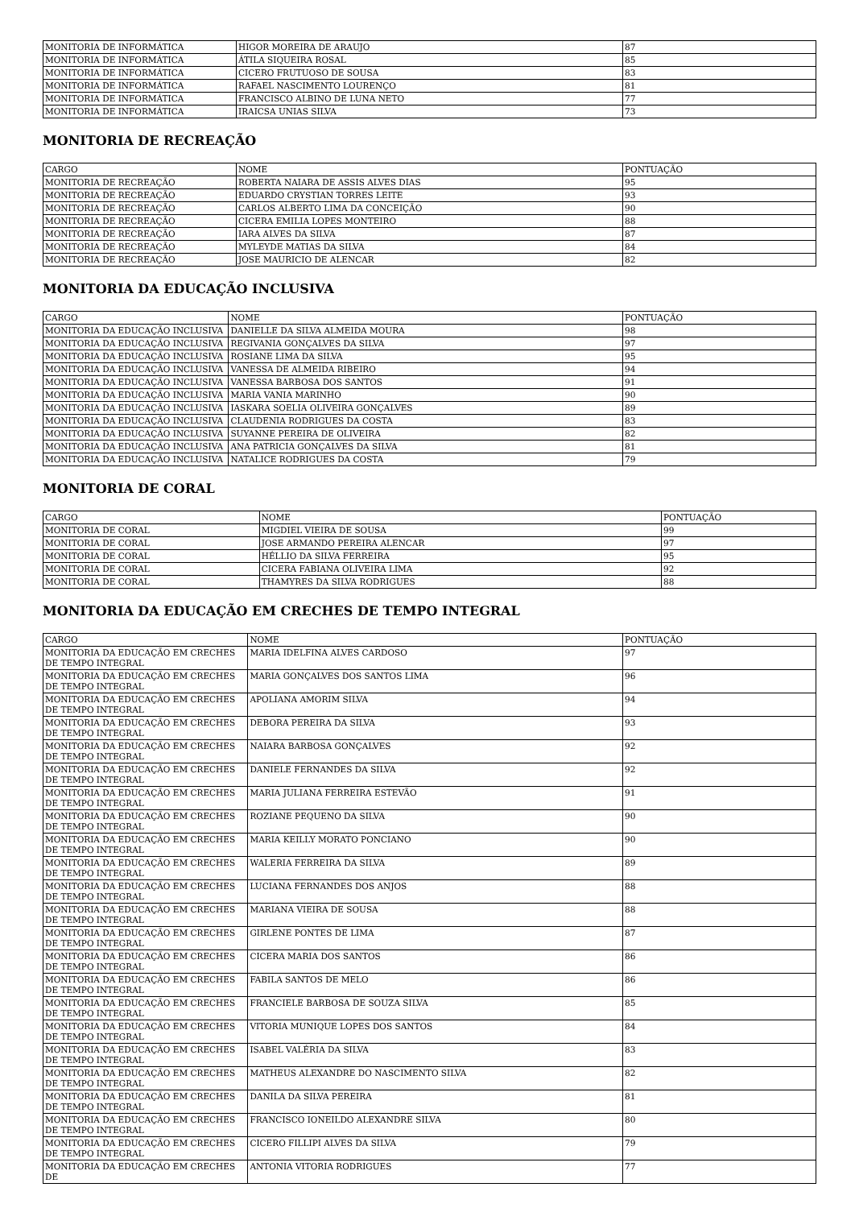| MONITORIA DE INFORMÁTICA | HIGOR MOREIRA DE ARAUJO | 87 |
| MONITORIA DE INFORMÁTICA | ÁTILA SIQUEIRA ROSAL | 85 |
| MONITORIA DE INFORMÁTICA | CICERO FRUTUOSO DE SOUSA | 83 |
| MONITORIA DE INFORMÁTICA | RAFAEL NASCIMENTO LOURENÇO | 81 |
| MONITORIA DE INFORMÁTICA | FRANCISCO ALBINO DE LUNA NETO | 77 |
| MONITORIA DE INFORMÁTICA | IRAICSA UNIAS SILVA | 73 |
MONITORIA DE RECREAÇÃO
| CARGO | NOME | PONTUAÇÃO |
| --- | --- | --- |
| MONITORIA DE RECREAÇÃO | ROBERTA NAIARA DE ASSIS ALVES DIAS | 95 |
| MONITORIA DE RECREAÇÃO | EDUARDO CRYSTIAN TORRES LEITE | 93 |
| MONITORIA DE RECREAÇÃO | CARLOS ALBERTO LIMA DA CONCEIÇÃO | 90 |
| MONITORIA DE RECREAÇÃO | CICERA EMILIA LOPES MONTEIRO | 88 |
| MONITORIA DE RECREAÇÃO | IARA ALVES DA SILVA | 87 |
| MONITORIA DE RECREAÇÃO | MYLEYDE MATIAS DA SILVA | 84 |
| MONITORIA DE RECREAÇÃO | JOSE MAURICIO DE ALENCAR | 82 |
MONITORIA DA EDUCAÇÃO INCLUSIVA
| CARGO | NOME | PONTUAÇÃO |
| --- | --- | --- |
| MONITORIA DA EDUCAÇÃO INCLUSIVA | DANIELLE DA SILVA ALMEIDA MOURA | 98 |
| MONITORIA DA EDUCAÇÃO INCLUSIVA | REGIVANIA GONÇALVES DA SILVA | 97 |
| MONITORIA DA EDUCAÇÃO INCLUSIVA | ROSIANE LIMA DA SILVA | 95 |
| MONITORIA DA EDUCAÇÃO INCLUSIVA | VANESSA DE ALMEIDA RIBEIRO | 94 |
| MONITORIA DA EDUCAÇÃO INCLUSIVA | VANESSA BARBOSA DOS SANTOS | 91 |
| MONITORIA DA EDUCAÇÃO INCLUSIVA | MARIA VANIA MARINHO | 90 |
| MONITORIA DA EDUCAÇÃO INCLUSIVA | IASKARA SOELIA OLIVEIRA GONÇALVES | 89 |
| MONITORIA DA EDUCAÇÃO INCLUSIVA | CLAUDENIA RODRIGUES DA COSTA | 83 |
| MONITORIA DA EDUCAÇÃO INCLUSIVA | SUYANNE PEREIRA DE OLIVEIRA | 82 |
| MONITORIA DA EDUCAÇÃO INCLUSIVA | ANA PATRICIA GONÇALVES DA SILVA | 81 |
| MONITORIA DA EDUCAÇÃO INCLUSIVA | NATALICE RODRIGUES DA COSTA | 79 |
MONITORIA DE CORAL
| CARGO | NOME | PONTUAÇÃO |
| --- | --- | --- |
| MONITORIA DE CORAL | MIGDIEL VIEIRA DE SOUSA | 99 |
| MONITORIA DE CORAL | JOSE ARMANDO PEREIRA ALENCAR | 97 |
| MONITORIA DE CORAL | HÉLLIO DA SILVA FERREIRA | 95 |
| MONITORIA DE CORAL | CICERA FABIANA OLIVEIRA LIMA | 92 |
| MONITORIA DE CORAL | THAMYRES DA SILVA RODRIGUES | 88 |
MONITORIA DA EDUCAÇÃO EM CRECHES DE TEMPO INTEGRAL
| CARGO | NOME | PONTUAÇÃO |
| --- | --- | --- |
| MONITORIA DA EDUCAÇÃO EM CRECHES DE TEMPO INTEGRAL | MARIA IDELFINA ALVES CARDOSO | 97 |
| MONITORIA DA EDUCAÇÃO EM CRECHES DE TEMPO INTEGRAL | MARIA GONÇALVES DOS SANTOS LIMA | 96 |
| MONITORIA DA EDUCAÇÃO EM CRECHES DE TEMPO INTEGRAL | APOLIANA AMORIM SILVA | 94 |
| MONITORIA DA EDUCAÇÃO EM CRECHES DE TEMPO INTEGRAL | DEBORA PEREIRA DA SILVA | 93 |
| MONITORIA DA EDUCAÇÃO EM CRECHES DE TEMPO INTEGRAL | NAIARA BARBOSA GONÇALVES | 92 |
| MONITORIA DA EDUCAÇÃO EM CRECHES DE TEMPO INTEGRAL | DANIELE FERNANDES DA SILVA | 92 |
| MONITORIA DA EDUCAÇÃO EM CRECHES DE TEMPO INTEGRAL | MARIA JULIANA FERREIRA ESTEVÃO | 91 |
| MONITORIA DA EDUCAÇÃO EM CRECHES DE TEMPO INTEGRAL | ROZIANE PEQUENO DA SILVA | 90 |
| MONITORIA DA EDUCAÇÃO EM CRECHES DE TEMPO INTEGRAL | MARIA KEILLY MORATO PONCIANO | 90 |
| MONITORIA DA EDUCAÇÃO EM CRECHES DE TEMPO INTEGRAL | WALERIA FERREIRA DA SILVA | 89 |
| MONITORIA DA EDUCAÇÃO EM CRECHES DE TEMPO INTEGRAL | LUCIANA FERNANDES DOS ANJOS | 88 |
| MONITORIA DA EDUCAÇÃO EM CRECHES DE TEMPO INTEGRAL | MARIANA VIEIRA DE SOUSA | 88 |
| MONITORIA DA EDUCAÇÃO EM CRECHES DE TEMPO INTEGRAL | GIRLENE PONTES DE LIMA | 87 |
| MONITORIA DA EDUCAÇÃO EM CRECHES DE TEMPO INTEGRAL | CICERA MARIA DOS SANTOS | 86 |
| MONITORIA DA EDUCAÇÃO EM CRECHES DE TEMPO INTEGRAL | FABILA SANTOS DE MELO | 86 |
| MONITORIA DA EDUCAÇÃO EM CRECHES DE TEMPO INTEGRAL | FRANCIELE BARBOSA DE SOUZA SILVA | 85 |
| MONITORIA DA EDUCAÇÃO EM CRECHES DE TEMPO INTEGRAL | VITORIA MUNIQUE LOPES DOS SANTOS | 84 |
| MONITORIA DA EDUCAÇÃO EM CRECHES DE TEMPO INTEGRAL | ISABEL VALÉRIA DA SILVA | 83 |
| MONITORIA DA EDUCAÇÃO EM CRECHES DE TEMPO INTEGRAL | MATHEUS ALEXANDRE DO NASCIMENTO SILVA | 82 |
| MONITORIA DA EDUCAÇÃO EM CRECHES DE TEMPO INTEGRAL | DANILA DA SILVA PEREIRA | 81 |
| MONITORIA DA EDUCAÇÃO EM CRECHES DE TEMPO INTEGRAL | FRANCISCO IONEILDO ALEXANDRE SILVA | 80 |
| MONITORIA DA EDUCAÇÃO EM CRECHES DE TEMPO INTEGRAL | CICERO FILLIPI ALVES DA SILVA | 79 |
| MONITORIA DA EDUCAÇÃO EM CRECHES DE | ANTONIA VITORIA RODRIGUES | 77 |